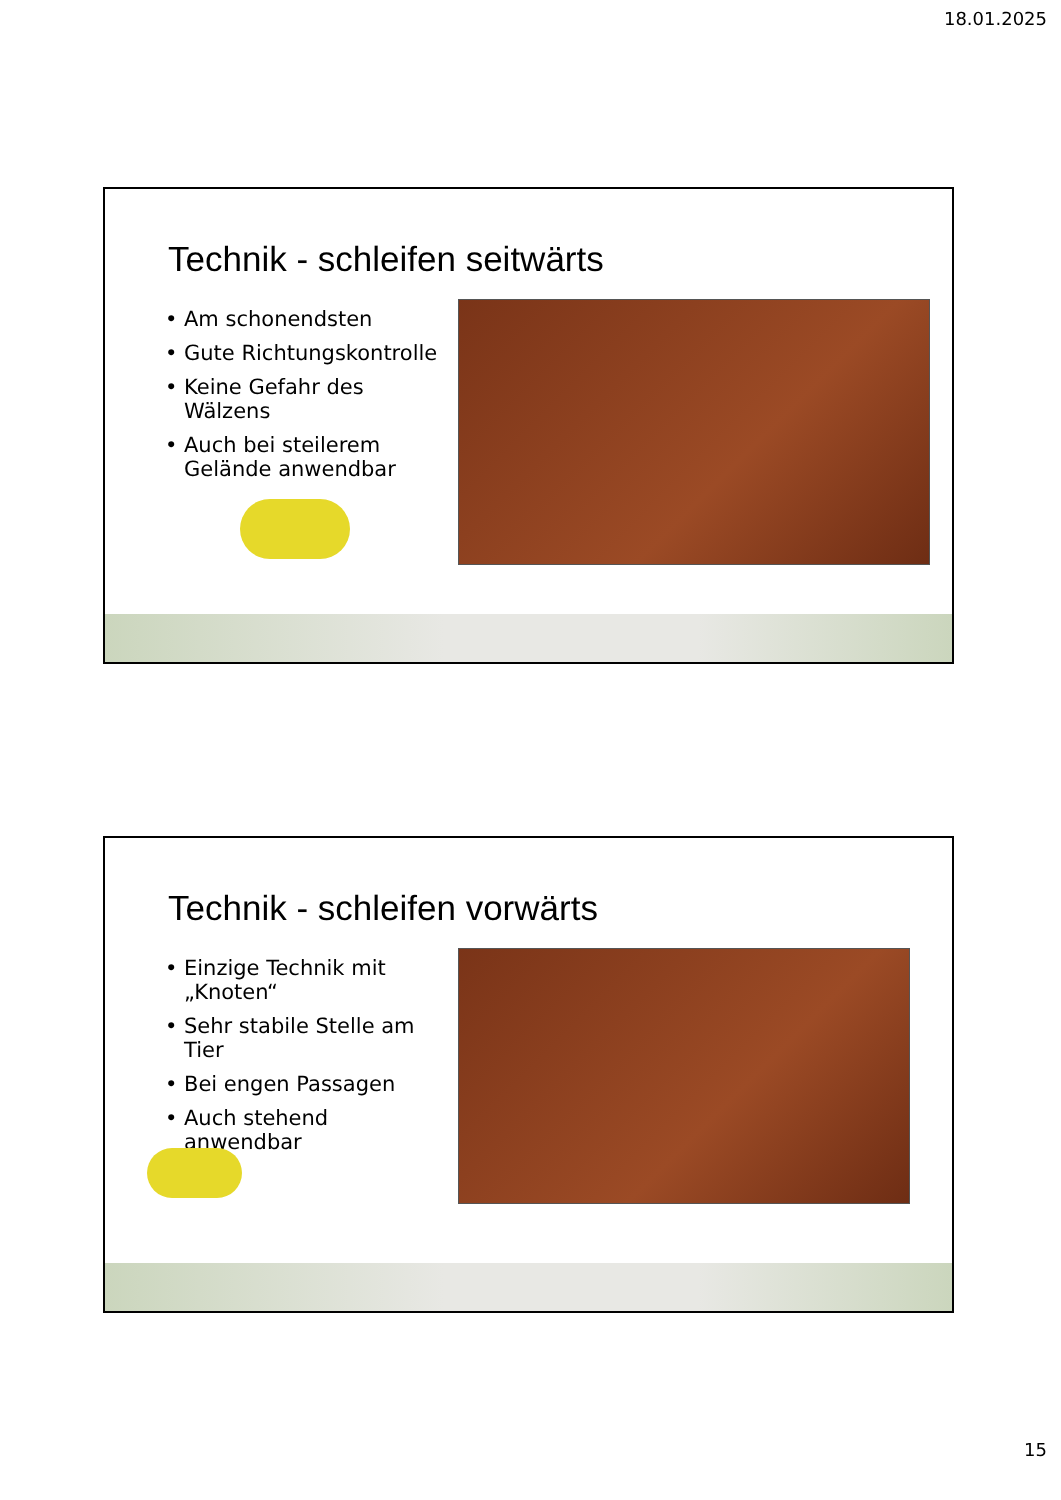18.01.2025
Technik - schleifen seitwärts
Am schonendsten
Gute Richtungskontrolle
Keine Gefahr des Wälzens
Auch bei steilerem Gelände anwendbar
Technik - schleifen vorwärts
Einzige Technik mit „Knoten“
Sehr stabile Stelle am Tier
Bei engen Passagen
Auch stehend anwendbar
15